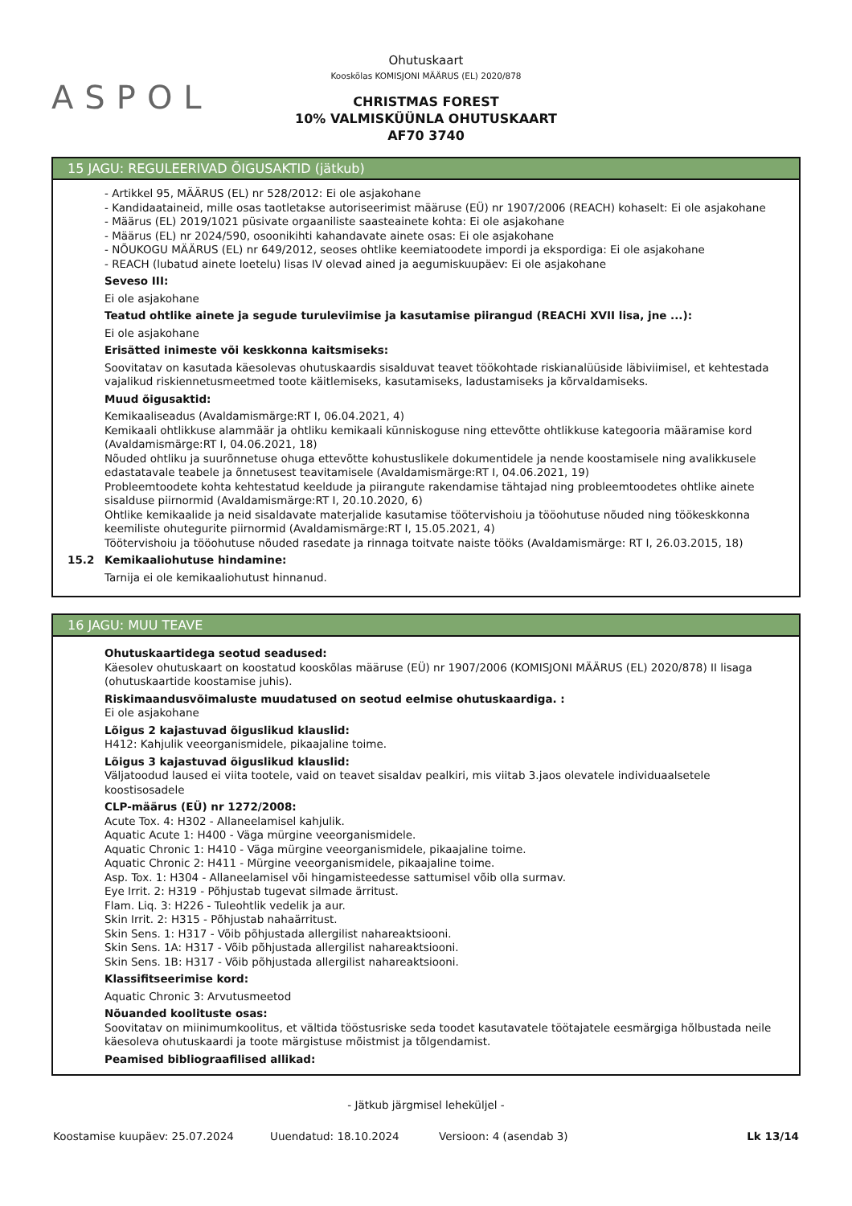ASPOL
Ohutuskaart
Kooskõlas KOMISJONI MÄÄRUS (EL) 2020/878
CHRISTMAS FOREST
10% VALMISKÜÜNLA OHUTUSKAART
AF70 3740
15 JAGU: REGULEERIVAD ÕIGUSAKTID (jätkub)
- Artikkel 95, MÄÄRUS (EL) nr 528/2012: Ei ole asjakohane
- Kandidaataineid, mille osas taotletakse autoriseerimist määruse (EÜ) nr 1907/2006 (REACH) kohaselt: Ei ole asjakohane
- Määrus (EL) 2019/1021 püsivate orgaaniliste saasteainete kohta: Ei ole asjakohane
- Määrus (EL) nr 2024/590, osoonikihti kahandavate ainete osas: Ei ole asjakohane
- NÕUKOGU MÄÄRUS (EL) nr 649/2012, seoses ohtlike keemiatoodete impordi ja ekspordiga: Ei ole asjakohane
- REACH (lubatud ainete loetelu) lisas IV olevad ained ja aegumiskuupäev: Ei ole asjakohane
Seveso III:
Ei ole asjakohane
Teatud ohtlike ainete ja segude turuleviimise ja kasutamise piirangud (REACHi XVII lisa, jne ...):
Ei ole asjakohane
Erisätted inimeste või keskkonna kaitsmiseks:
Soovitatav on kasutada käesolevas ohutuskaardis sisalduvat teavet töökohtade riskianalüüside läbiviimisel, et kehtestada vajalikud riskiennetusmeetmed toote käitlemiseks, kasutamiseks, ladustamiseks ja kõrvaldamiseks.
Muud õigusaktid:
Kemikaaliseadus (Avaldamismärge:RT I, 06.04.2021, 4)
Kemikaali ohtlikkuse alammäär ja ohtliku kemikaali künniskoguse ning ettevõtte ohtlikkuse kategooria määramise kord (Avaldamismärge:RT I, 04.06.2021, 18)
Nõuded ohtliku ja suurõnnetuse ohuga ettevõtte kohustuslikele dokumentidele ja nende koostamisele ning avalikkusele edastatavale teabele ja õnnetusest teavitamisele (Avaldamismärge:RT I, 04.06.2021, 19)
Probleemtoodete kohta kehtestatud keeldude ja piirangute rakendamise tähtajad ning probleemtoodetes ohtlike ainete sisalduse piirnormid (Avaldamismärge:RT I, 20.10.2020, 6)
Ohtlike kemikaalide ja neid sisaldavate materjalide kasutamise töötervishoiu ja tööohutuse nõuded ning töökeskkonna keemiliste ohutegurite piirnormid (Avaldamismärge:RT I, 15.05.2021, 4)
Töötervishoiu ja tööohutuse nõuded rasedate ja rinnaga toitvate naiste tööks (Avaldamismärge: RT I, 26.03.2015, 18)
15.2 Kemikaaliohutuse hindamine:
Tarnija ei ole kemikaaliohutust hinnanud.
16 JAGU: MUU TEAVE
Ohutuskaartidega seotud seadused:
Käesolev ohutuskaart on koostatud kooskõlas määruse (EÜ) nr 1907/2006 (KOMISJONI MÄÄRUS (EL) 2020/878) II lisaga (ohutuskaartide koostamise juhis).
Riskimaandusvõimaluste muudatused on seotud eelmise ohutuskaardiga. :
Ei ole asjakohane
Lõigus 2 kajastuvad õiguslikud klauslid:
H412: Kahjulik veeorganismidele, pikaajaline toime.
Lõigus 3 kajastuvad õiguslikud klauslid:
Väljatoodud laused ei viita tootele, vaid on teavet sisaldav pealkiri, mis viitab 3.jaos olevatele individuaalsetele koostisosadele
CLP-määrus (EÜ) nr 1272/2008:
Acute Tox. 4: H302 - Allaneelamisel kahjulik.
Aquatic Acute 1: H400 - Väga mürgine veeorganismidele.
Aquatic Chronic 1: H410 - Väga mürgine veeorganismidele, pikaajaline toime.
Aquatic Chronic 2: H411 - Mürgine veeorganismidele, pikaajaline toime.
Asp. Tox. 1: H304 - Allaneelamisel või hingamisteedesse sattumisel võib olla surmav.
Eye Irrit. 2: H319 - Põhjustab tugevat silmade ärritust.
Flam. Liq. 3: H226 - Tuleohtlik vedelik ja aur.
Skin Irrit. 2: H315 - Põhjustab nahaärritust.
Skin Sens. 1: H317 - Võib põhjustada allergilist nahareaktsiooni.
Skin Sens. 1A: H317 - Võib põhjustada allergilist nahareaktsiooni.
Skin Sens. 1B: H317 - Võib põhjustada allergilist nahareaktsiooni.
Klassifitseerimise kord:
Aquatic Chronic 3: Arvutusmeetod
Nõuanded koolituste osas:
Soovitatav on miinimumkoolitus, et vältida tööstusriske seda toodet kasutavatele töötajatele eesmärgiga hõlbustada neile käesoleva ohutuskaardi ja toote märgistuse mõistmist ja tõlgendamist.
Peamised bibliograafilised allikad:
- Jätkub järgmisel leheküljel -
Koostamise kuupäev: 25.07.2024 Uuendatud: 18.10.2024 Versioon: 4 (asendab 3) Lk 13/14